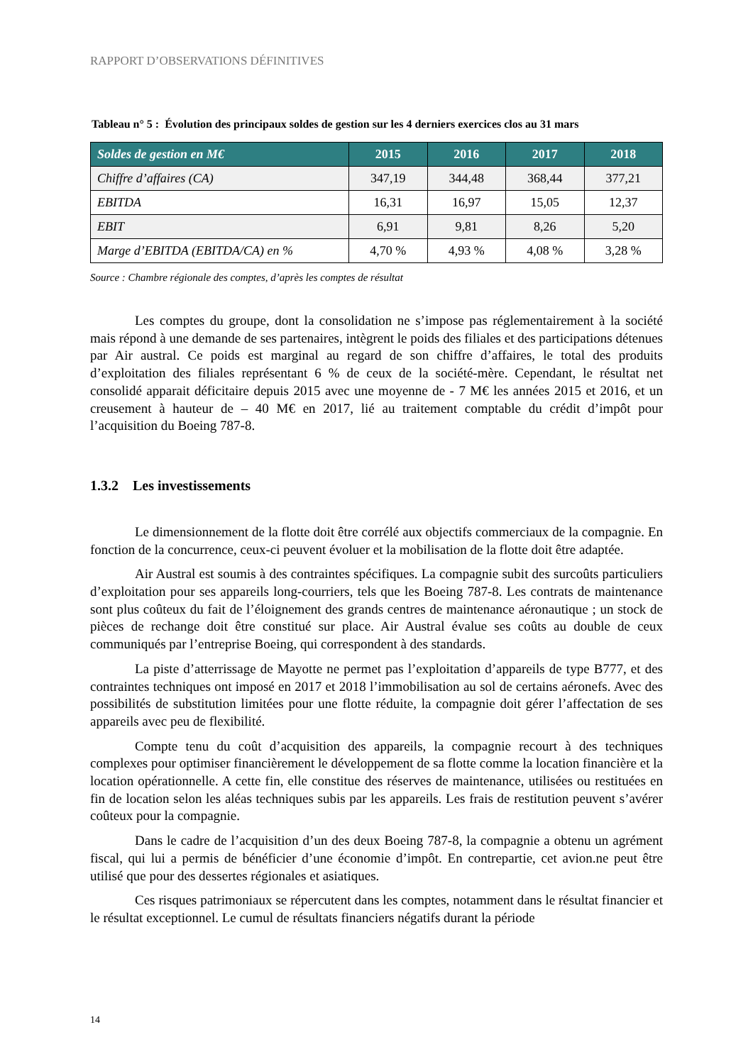RAPPORT D’OBSERVATIONS DÉFINITIVES
Tableau n° 5 : Évolution des principaux soldes de gestion sur les 4 derniers exercices clos au 31 mars
| Soldes de gestion en M€ | 2015 | 2016 | 2017 | 2018 |
| --- | --- | --- | --- | --- |
| Chiffre d’affaires (CA) | 347,19 | 344,48 | 368,44 | 377,21 |
| EBITDA | 16,31 | 16,97 | 15,05 | 12,37 |
| EBIT | 6,91 | 9,81 | 8,26 | 5,20 |
| Marge d’EBITDA (EBITDA/CA) en % | 4,70 % | 4,93 % | 4,08 % | 3,28 % |
Source : Chambre régionale des comptes, d’après les comptes de résultat
Les comptes du groupe, dont la consolidation ne s’impose pas réglementairement à la société mais répond à une demande de ses partenaires, intègrent le poids des filiales et des participations détenues par Air austral. Ce poids est marginal au regard de son chiffre d’affaires, le total des produits d’exploitation des filiales représentant 6 % de ceux de la société-mère. Cependant, le résultat net consolidé apparait déficitaire depuis 2015 avec une moyenne de - 7 M€ les années 2015 et 2016, et un creusement à hauteur de – 40 M€ en 2017, lié au traitement comptable du crédit d’impôt pour l’acquisition du Boeing 787-8.
1.3.2 Les investissements
Le dimensionnement de la flotte doit être corrélé aux objectifs commerciaux de la compagnie. En fonction de la concurrence, ceux-ci peuvent évoluer et la mobilisation de la flotte doit être adaptée.
Air Austral est soumis à des contraintes spécifiques. La compagnie subit des surcoûts particuliers d’exploitation pour ses appareils long-courriers, tels que les Boeing 787-8. Les contrats de maintenance sont plus coûteux du fait de l’éloignement des grands centres de maintenance aéronautique ; un stock de pièces de rechange doit être constitué sur place. Air Austral évalue ses coûts au double de ceux communiqués par l’entreprise Boeing, qui correspondent à des standards.
La piste d’atterrissage de Mayotte ne permet pas l’exploitation d’appareils de type B777, et des contraintes techniques ont imposé en 2017 et 2018 l’immobilisation au sol de certains aéronefs. Avec des possibilités de substitution limitées pour une flotte réduite, la compagnie doit gérer l’affectation de ses appareils avec peu de flexibilité.
Compte tenu du coût d’acquisition des appareils, la compagnie recourt à des techniques complexes pour optimiser financièrement le développement de sa flotte comme la location financière et la location opérationnelle. A cette fin, elle constitue des réserves de maintenance, utilisées ou restituées en fin de location selon les aléas techniques subis par les appareils. Les frais de restitution peuvent s’avérer coûteux pour la compagnie.
Dans le cadre de l’acquisition d’un des deux Boeing 787-8, la compagnie a obtenu un agrément fiscal, qui lui a permis de bénéficier d’une économie d’impôt. En contrepartie, cet avion.ne peut être utilisé que pour des dessertes régionales et asiatiques.
Ces risques patrimoniaux se répercutent dans les comptes, notamment dans le résultat financier et le résultat exceptionnel. Le cumul de résultats financiers négatifs durant la période
14